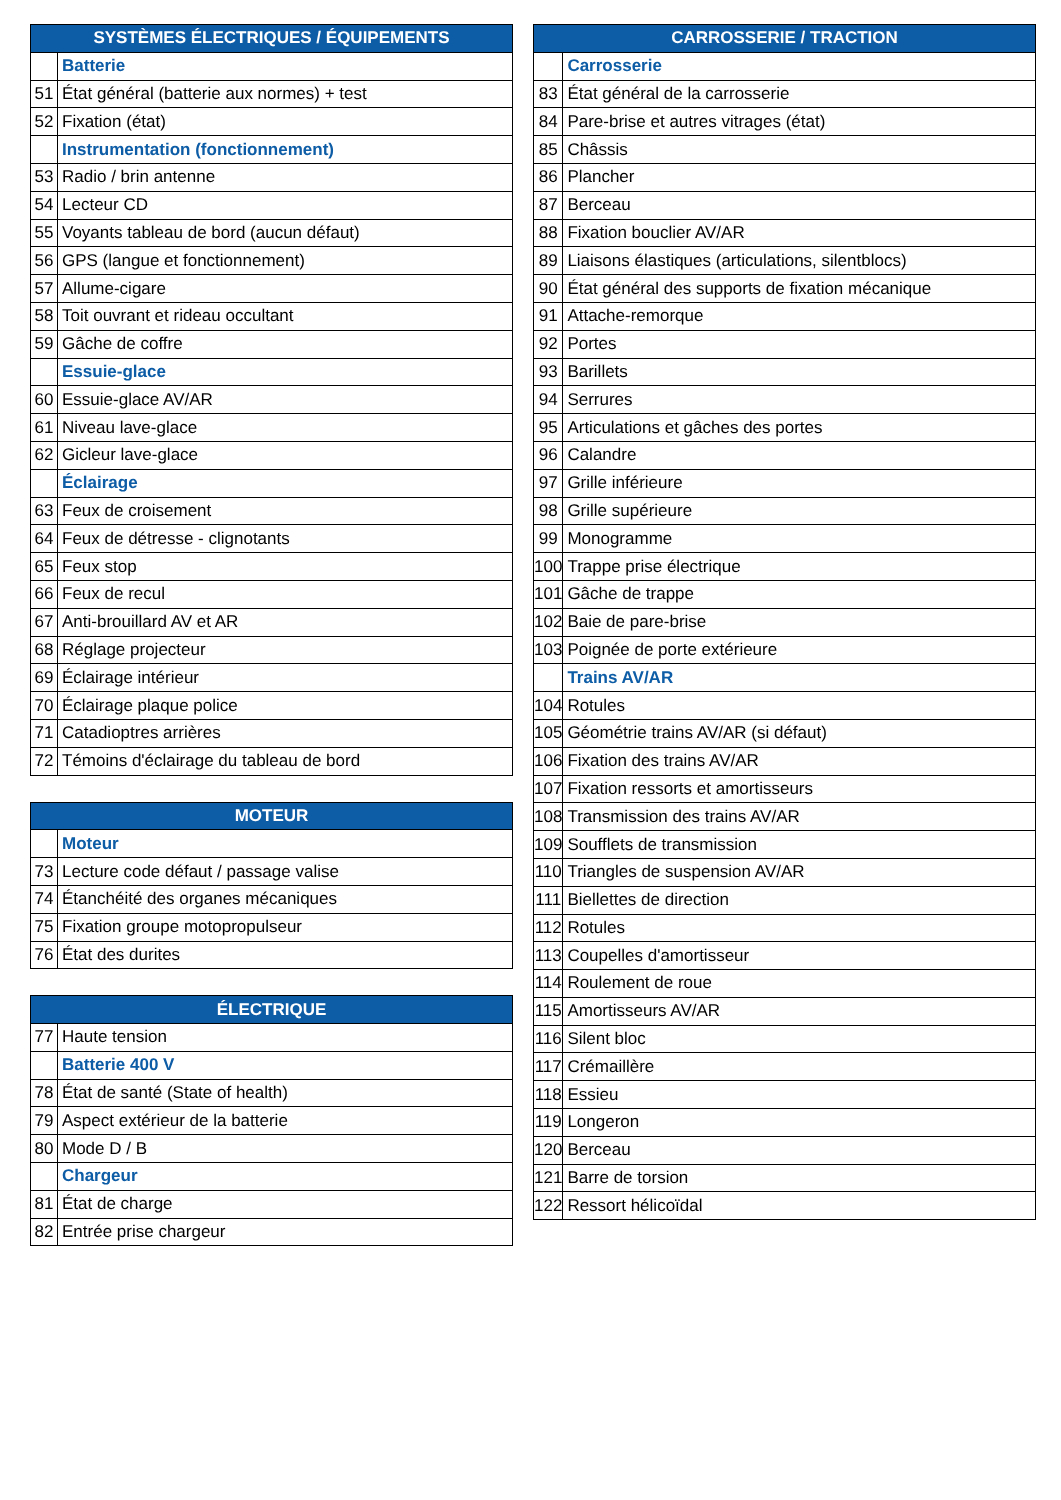| SYSTÈMES ÉLECTRIQUES / ÉQUIPEMENTS | |
| --- | --- |
| | Batterie |
| 51 | État général (batterie aux normes) + test |
| 52 | Fixation (état) |
| | Instrumentation (fonctionnement) |
| 53 | Radio / brin antenne |
| 54 | Lecteur CD |
| 55 | Voyants tableau de bord (aucun défaut) |
| 56 | GPS (langue et fonctionnement) |
| 57 | Allume-cigare |
| 58 | Toit ouvrant et rideau occultant |
| 59 | Gâche de coffre |
| | Essuie-glace |
| 60 | Essuie-glace AV/AR |
| 61 | Niveau lave-glace |
| 62 | Gicleur lave-glace |
| | Éclairage |
| 63 | Feux de croisement |
| 64 | Feux de détresse - clignotants |
| 65 | Feux stop |
| 66 | Feux de recul |
| 67 | Anti-brouillard AV et AR |
| 68 | Réglage projecteur |
| 69 | Éclairage intérieur |
| 70 | Éclairage plaque police |
| 71 | Catadioptres arrières |
| 72 | Témoins d'éclairage du tableau de bord |
| MOTEUR | |
| --- | --- |
| | Moteur |
| 73 | Lecture code défaut / passage valise |
| 74 | Étanchéité des organes mécaniques |
| 75 | Fixation groupe motopropulseur |
| 76 | État des durites |
| ÉLECTRIQUE | |
| --- | --- |
| 77 | Haute tension |
| | Batterie 400 V |
| 78 | État de santé (State of health) |
| 79 | Aspect extérieur de la batterie |
| 80 | Mode D / B |
| | Chargeur |
| 81 | État de charge |
| 82 | Entrée prise chargeur |
| CARROSSERIE / TRACTION | |
| --- | --- |
| | Carrosserie |
| 83 | État général de la carrosserie |
| 84 | Pare-brise et autres vitrages (état) |
| 85 | Châssis |
| 86 | Plancher |
| 87 | Berceau |
| 88 | Fixation bouclier AV/AR |
| 89 | Liaisons élastiques (articulations, silentblocs) |
| 90 | État général des supports de fixation mécanique |
| 91 | Attache-remorque |
| 92 | Portes |
| 93 | Barillets |
| 94 | Serrures |
| 95 | Articulations et gâches des portes |
| 96 | Calandre |
| 97 | Grille inférieure |
| 98 | Grille supérieure |
| 99 | Monogramme |
| 100 | Trappe prise électrique |
| 101 | Gâche de trappe |
| 102 | Baie de pare-brise |
| 103 | Poignée de porte extérieure |
| | Trains AV/AR |
| 104 | Rotules |
| 105 | Géométrie trains AV/AR (si défaut) |
| 106 | Fixation des trains AV/AR |
| 107 | Fixation ressorts et amortisseurs |
| 108 | Transmission des trains AV/AR |
| 109 | Soufflets de transmission |
| 110 | Triangles de suspension AV/AR |
| 111 | Biellettes de direction |
| 112 | Rotules |
| 113 | Coupelles d'amortisseur |
| 114 | Roulement de roue |
| 115 | Amortisseurs AV/AR |
| 116 | Silent bloc |
| 117 | Crémaillère |
| 118 | Essieu |
| 119 | Longeron |
| 120 | Berceau |
| 121 | Barre de torsion |
| 122 | Ressort hélicoïdal |